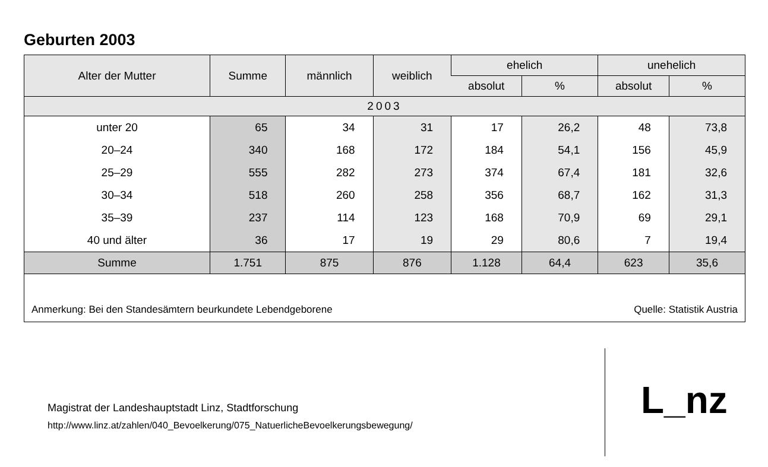Geburten 2003
| Alter der Mutter | Summe | männlich | weiblich | ehelich | | unehelich | |
| --- | --- | --- | --- | --- | --- | --- | --- |
| | | | | absolut | % | absolut | % |
| 2003 | | | | | | | |
| unter 20 | 65 | 34 | 31 | 17 | 26,2 | 48 | 73,8 |
| 20–24 | 340 | 168 | 172 | 184 | 54,1 | 156 | 45,9 |
| 25–29 | 555 | 282 | 273 | 374 | 67,4 | 181 | 32,6 |
| 30–34 | 518 | 260 | 258 | 356 | 68,7 | 162 | 31,3 |
| 35–39 | 237 | 114 | 123 | 168 | 70,9 | 69 | 29,1 |
| 40 und älter | 36 | 17 | 19 | 29 | 80,6 | 7 | 19,4 |
| Summe | 1.751 | 875 | 876 | 1.128 | 64,4 | 623 | 35,6 |
Anmerkung: Bei den Standesämtern beurkundete Lebendgeborene Quelle: Statistik Austria
Magistrat der Landeshauptstadt Linz, Stadtforschung
http://www.linz.at/zahlen/040_Bevoelkerung/075_NatuerlicheBevoelkerungsbewegung/
L_nz